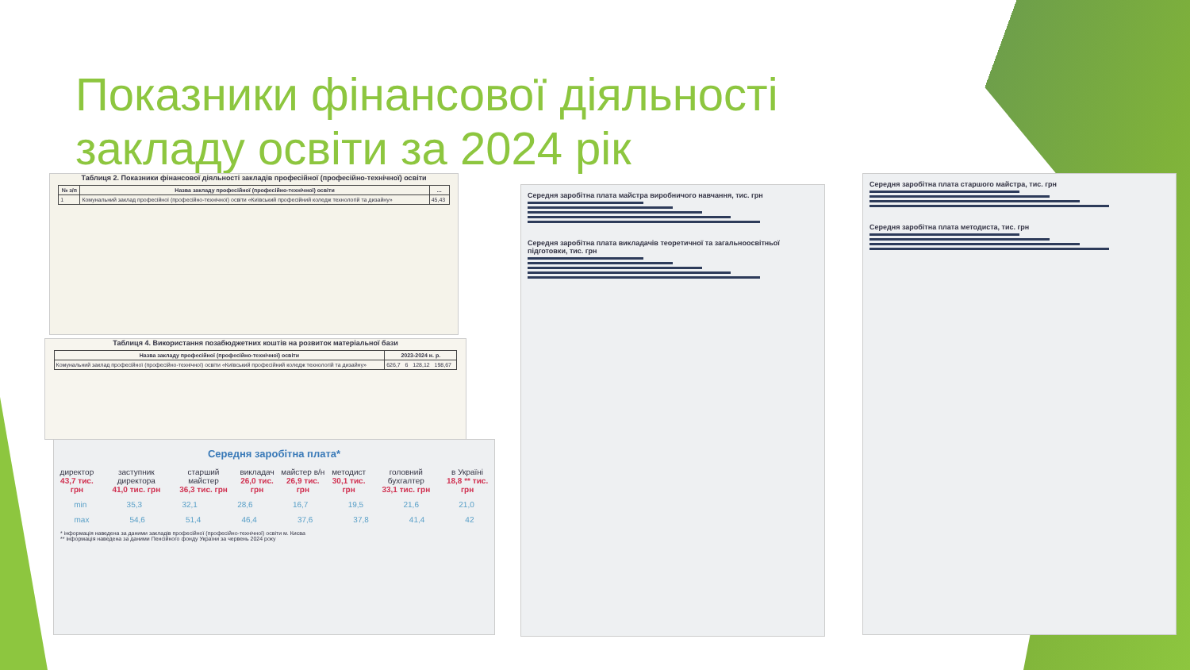Показники фінансової діяльності
закладу освіти за 2024 рік
Таблиця 2. Показники фінансової діяльності закладів професійної (професійно-технічної) освіти
| № з/п | Назва закладу професійної (професійно-технічної) освіти | ... |
| --- | --- | --- |
| 1 | Комунальний заклад професійної (професійно-технічної) освіти «Київський професійний коледж технологій та дизайну» | 45,43 |
Таблиця 4. Використання позабюджетних коштів на розвиток матеріальної бази
| Назва закладу професійної (професійно-технічної) освіти | 2023-2024 н. р. |
| --- | --- |
| Комунальний заклад професійної (професійно-технічної) освіти «Київський професійний коледж технологій та дизайну» | 626,7 6 128,12 198,67 |
Середня заробітна плата*
директор
43,7 тис. грн заступник директора
41,0 тис. грн старший майстер
36,3 тис. грн викладач
26,0 тис. грн майстер в/н
26,9 тис. грн методист
30,1 тис. грн головний бухгалтер
33,1 тис. грн в Україні
18,8 ** тис. грн
min 35,3 32,1 28,6 16,7 19,5 21,6 21,0
max 54,6 51,4 46,4 37,6 37,8 41,4 42
* інформація наведена за даними закладів професійної (професійно-технічної) освіти м. Києва
** інформація наведена за даними Пенсійного фонду України за червень 2024 року
Середня заробітна плата майстра виробничого навчання, тис. грн
Середня заробітна плата викладачів теоретичної та загальноосвітньої підготовки, тис. грн
Середня заробітна плата старшого майстра, тис. грн
Середня заробітна плата методиста, тис. грн